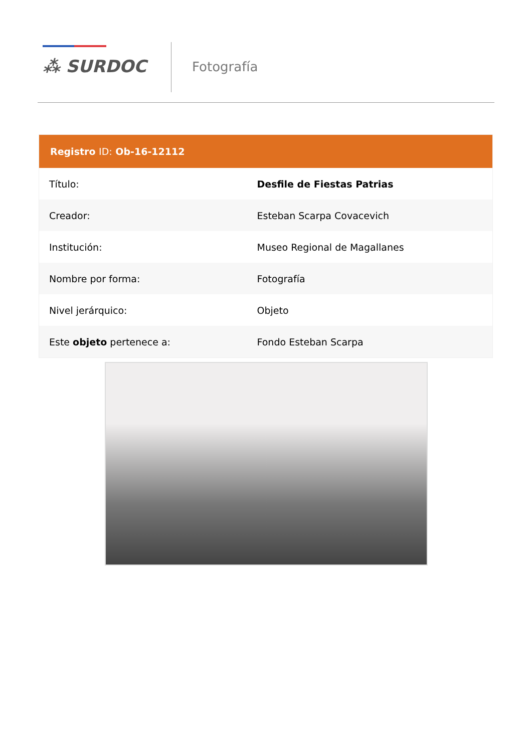⁂ SURDOC Fotografía
| Registro ID: Ob-16-12112 | |
| --- | --- |
| Título: | Desfile de Fiestas Patrias |
| Creador: | Esteban Scarpa Covacevich |
| Institución: | Museo Regional de Magallanes |
| Nombre por forma: | Fotografía |
| Nivel jerárquico: | Objeto |
| Este objeto pertenece a: | Fondo Esteban Scarpa |